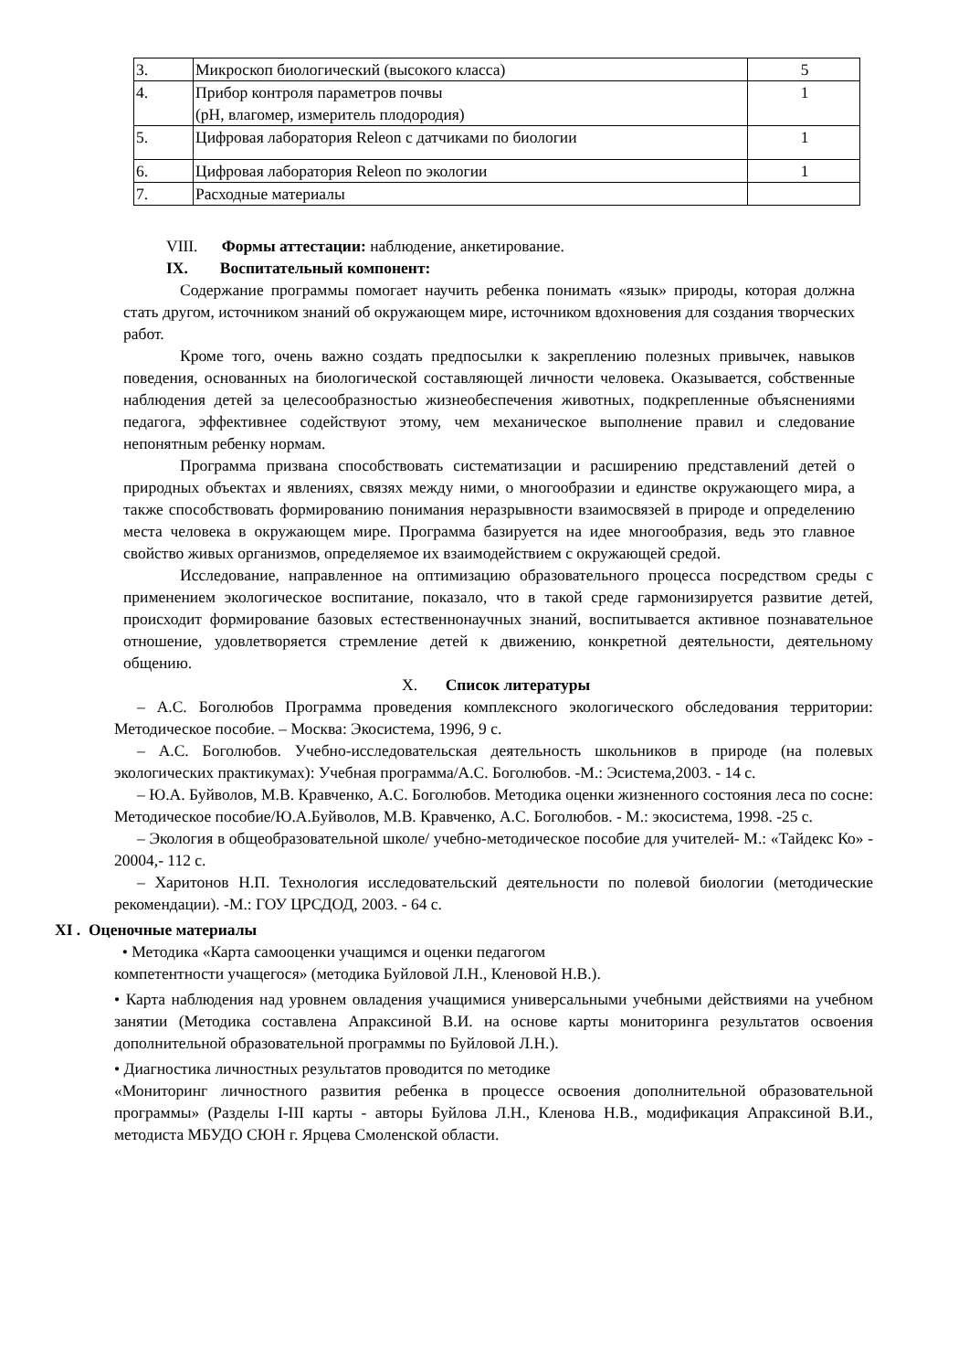| 3. | Микроскоп биологический (высокого класса) | 5 |
| 4. | Прибор контроля параметров почвы (pH, влагомер, измеритель плодородия) | 1 |
| 5. | Цифровая лаборатория Releon с датчиками по биологии | 1 |
| 6. | Цифровая лаборатория Releon по экологии | 1 |
| 7. | Расходные материалы | |
VIII. Формы аттестации: наблюдение, анкетирование.
IX. Воспитательный компонент:
Содержание программы помогает научить ребенка понимать «язык» природы, которая должна стать другом, источником знаний об окружающем мире, источником вдохновения для создания творческих работ.
Кроме того, очень важно создать предпосылки к закреплению полезных привычек, навыков поведения, основанных на биологической составляющей личности человека. Оказывается, собственные наблюдения детей за целесообразностью жизнеобеспечения животных, подкрепленные объяснениями педагога, эффективнее содействуют этому, чем механическое выполнение правил и следование непонятным ребенку нормам.
Программа призвана способствовать систематизации и расширению представлений детей о природных объектах и явлениях, связях между ними, о многообразии и единстве окружающего мира, а также способствовать формированию понимания неразрывности взаимосвязей в природе и определению места человека в окружающем мире. Программа базируется на идее многообразия, ведь это главное свойство живых организмов, определяемое их взаимодействием с окружающей средой.
Исследование, направленное на оптимизацию образовательного процесса посредством среды с применением экологическое воспитание, показало, что в такой среде гармонизируется развитие детей, происходит формирование базовых естественнонаучных знаний, воспитывается активное познавательное отношение, удовлетворяется стремление детей к движению, конкретной деятельности, деятельному общению.
X. Список литературы
– А.С. Боголюбов Программа проведения комплексного экологического обследования территории: Методическое пособие. – Москва: Экосистема, 1996, 9 с.
– А.С. Боголюбов. Учебно-исследовательская деятельность школьников в природе (на полевых экологических практикумах): Учебная программа/А.С. Боголюбов. -М.: Эсистема,2003. - 14 с.
– Ю.А. Буйволов, М.В. Кравченко, А.С. Боголюбов. Методика оценки жизненного состояния леса по сосне: Методическое пособие/Ю.А.Буйволов, М.В. Кравченко, А.С. Боголюбов. - М.: экосистема, 1998. -25 с.
– Экология в общеобразовательной школе/ учебно-методическое пособие для учителей- М.: «Тайдекс Ко» - 20004,- 112 с.
– Харитонов Н.П. Технология исследовательский деятельности по полевой биологии (методические рекомендации). -М.: ГОУ ЦРСДОД, 2003. - 64 с.
XI . Оценочные материалы
• Методика «Карта самооценки учащимся и оценки педагогом
компетентности учащегося» (методика Буйловой Л.Н., Кленовой Н.В.).
• Карта наблюдения над уровнем овладения учащимися универсальными учебными действиями на учебном занятии (Методика составлена Апраксиной В.И. на основе карты мониторинга результатов освоения дополнительной образовательной программы по Буйловой Л.Н.).
• Диагностика личностных результатов проводится по методике
«Мониторинг личностного развития ребенка в процессе освоения дополнительной образовательной программы» (Разделы I-III карты - авторы Буйлова Л.Н., Кленова Н.В., модификация Апраксиной В.И., методиста МБУДО СЮН г. Ярцева Смоленской области.